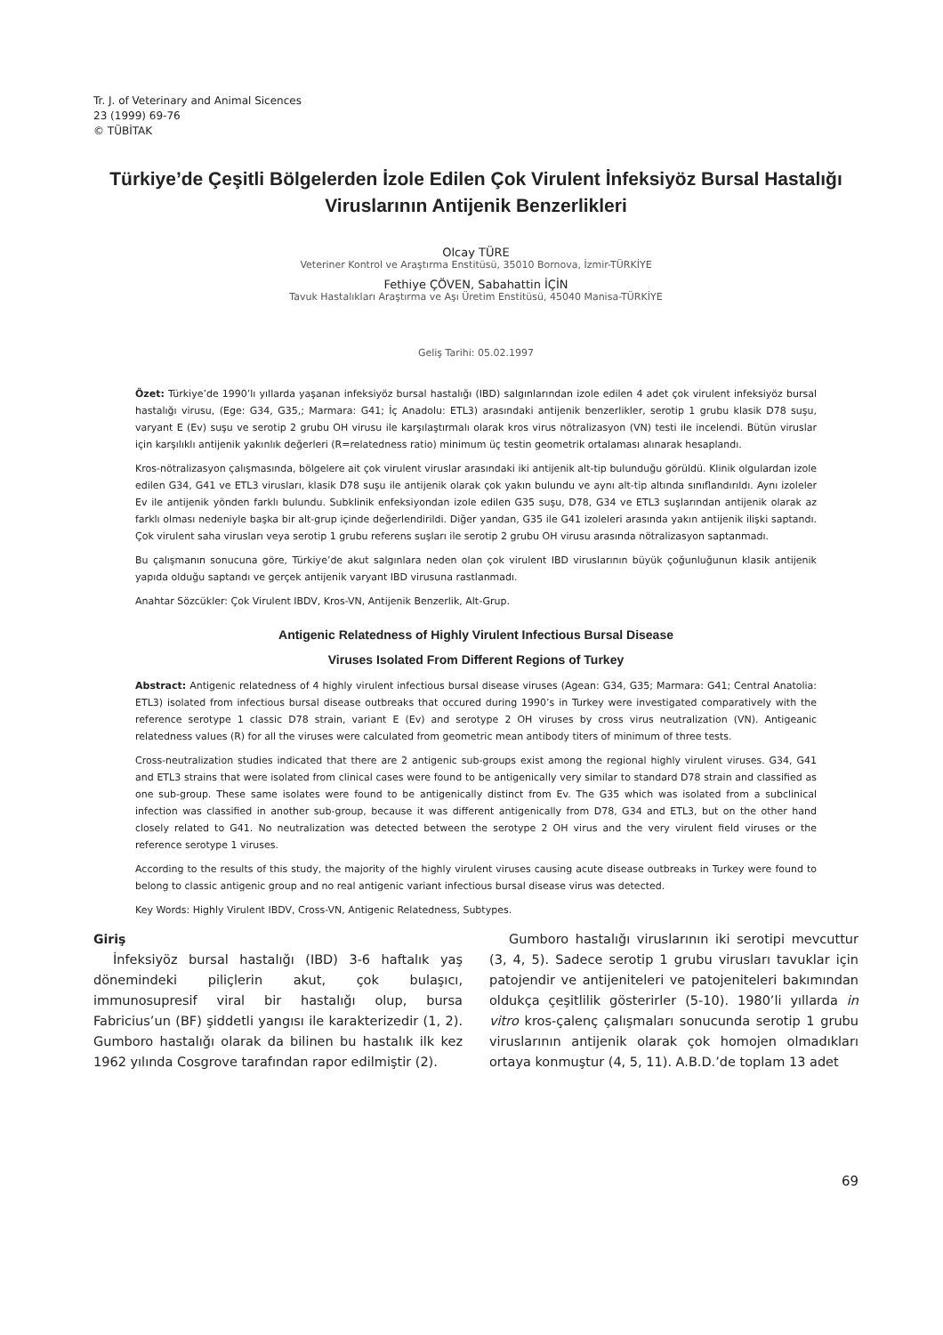Tr. J. of Veterinary and Animal Sicences
23 (1999) 69-76
© TÜBİTAK
Türkiye’de Çeşitli Bölgelerden İzole Edilen Çok Virulent İnfeksiyöz Bursal Hastalığı Viruslarının Antijenik Benzerlikleri
Olcay TÜRE
Veteriner Kontrol ve Araştırma Enstitüsü, 35010 Bornova, İzmir-TÜRKİYE
Fethiye ÇÖVEN, Sabahattin İÇİN
Tavuk Hastalıkları Araştırma ve Aşı Üretim Enstitüsü, 45040 Manisa-TÜRKİYE
Geliş Tarihi: 05.02.1997
Özet: Türkiye’de 1990’lı yıllarda yaşanan infeksiyöz bursal hastalığı (IBD) salgınlarından izole edilen 4 adet çok virulent infeksiyöz bursal hastalığı virusu, (Ege: G34, G35,; Marmara: G41; İç Anadolu: ETL3) arasındaki antijenik benzerlikler, serotip 1 grubu klasik D78 suşu, varyant E (Ev) suşu ve serotip 2 grubu OH virusu ile karşılaştırmalı olarak kros virus nötralizasyon (VN) testi ile incelendi. Bütün viruslar için karşılıklı antijenik yakınlık değerleri (R=relatedness ratio) minimum üç testin geometrik ortalaması alınarak hesaplandı.
Kros-nötralizasyon çalışmasında, bölgelere ait çok virulent viruslar arasındaki iki antijenik alt-tip bulunduğu görüldü. Klinik olgulardan izole edilen G34, G41 ve ETL3 virusları, klasik D78 suşu ile antijenik olarak çok yakın bulundu ve aynı alt-tip altında sınıflandırıldı. Aynı izoleler Ev ile antijenik yönden farklı bulundu. Subklinik enfeksiyondan izole edilen G35 suşu, D78, G34 ve ETL3 suşlarından antijenik olarak az farklı olması nedeniyle başka bir alt-grup içinde değerlendirildi. Diğer yandan, G35 ile G41 izoleleri arasında yakın antijenik ilişki saptandı. Çok virulent saha virusları veya serotip 1 grubu referens suşları ile serotip 2 grubu OH virusu arasında nötralizasyon saptanmadı.
Bu çalışmanın sonucuna göre, Türkiye’de akut salgınlara neden olan çok virulent IBD viruslarının büyük çoğunluğunun klasik antijenik yapıda olduğu saptandı ve gerçek antijenik varyant IBD virusuna rastlanmadı.
Anahtar Sözcükler: Çok Virulent IBDV, Kros-VN, Antijenik Benzerlik, Alt-Grup.
Antigenic Relatedness of Highly Virulent Infectious Bursal Disease
Viruses Isolated From Different Regions of Turkey
Abstract: Antigenic relatedness of 4 highly virulent infectious bursal disease viruses (Agean: G34, G35; Marmara: G41; Central Anatolia: ETL3) isolated from infectious bursal disease outbreaks that occured during 1990’s in Turkey were investigated comparatively with the reference serotype 1 classic D78 strain, variant E (Ev) and serotype 2 OH viruses by cross virus neutralization (VN). Antigeanic relatedness values (R) for all the viruses were calculated from geometric mean antibody titers of minimum of three tests.
Cross-neutralization studies indicated that there are 2 antigenic sub-groups exist among the regional highly virulent viruses. G34, G41 and ETL3 strains that were isolated from clinical cases were found to be antigenically very similar to standard D78 strain and classified as one sub-group. These same isolates were found to be antigenically distinct from Ev. The G35 which was isolated from a subclinical infection was classified in another sub-group, because it was different antigenically from D78, G34 and ETL3, but on the other hand closely related to G41. No neutralization was detected between the serotype 2 OH virus and the very virulent field viruses or the reference serotype 1 viruses.
According to the results of this study, the majority of the highly virulent viruses causing acute disease outbreaks in Turkey were found to belong to classic antigenic group and no real antigenic variant infectious bursal disease virus was detected.
Key Words: Highly Virulent IBDV, Cross-VN, Antigenic Relatedness, Subtypes.
Giriş
İnfeksiyöz bursal hastalığı (IBD) 3-6 haftalık yaş dönemindeki piliçlerin akut, çok bulaşıcı, immunosupresif viral bir hastalığı olup, bursa Fabricius’un (BF) şiddetli yangısı ile karakterizedir (1, 2). Gumboro hastalığı olarak da bilinen bu hastalık ilk kez 1962 yılında Cosgrove tarafından rapor edilmiştir (2).
Gumboro hastalığı viruslarının iki serotipi mevcuttur (3, 4, 5). Sadece serotip 1 grubu virusları tavuklar için patojendir ve antijeniteleri ve patojeniteleri bakımından oldukça çeşitlilik gösterirler (5-10). 1980’li yıllarda in vitro kros-çalenç çalışmaları sonucunda serotip 1 grubu viruslarının antijenik olarak çok homojen olmadıkları ortaya konmuştur (4, 5, 11). A.B.D.’de toplam 13 adet
69